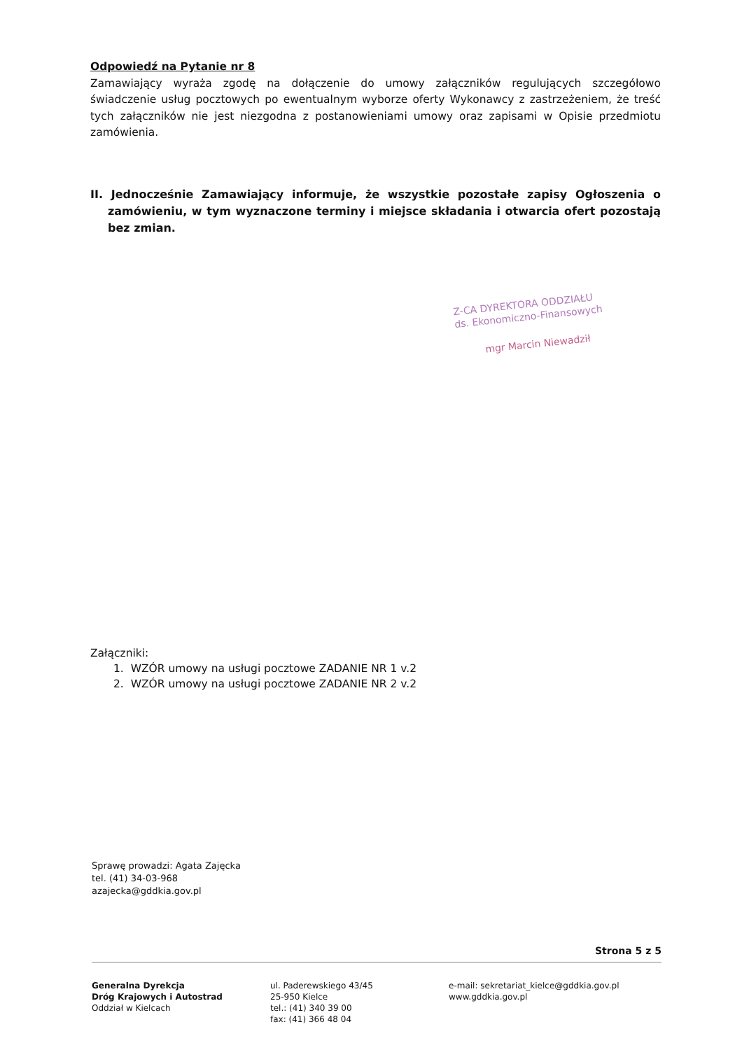Odpowiedź na Pytanie nr 8
Zamawiający wyraża zgodę na dołączenie do umowy załączników regulujących szczegółowo świadczenie usług pocztowych po ewentualnym wyborze oferty Wykonawcy z zastrzeżeniem, że treść tych załączników nie jest niezgodna z postanowieniami umowy oraz zapisami w Opisie przedmiotu zamówienia.
II. Jednocześnie Zamawiający informuje, że wszystkie pozostałe zapisy Ogłoszenia o zamówieniu, w tym wyznaczone terminy i miejsce składania i otwarcia ofert pozostają bez zmian.
Z-CA DYREKTORA ODDZIAŁU
ds. Ekonomiczno-Finansowych
mgr Marcin Niewadził
Załączniki:
1. WZÓR umowy na usługi pocztowe ZADANIE NR 1 v.2
2. WZÓR umowy na usługi pocztowe ZADANIE NR 2 v.2
Sprawę prowadzi: Agata Zajęcka
tel. (41) 34-03-968
azajecka@gddkia.gov.pl
Strona 5 z 5
Generalna Dyrekcja
Dróg Krajowych i Autostrad
Oddział w Kielcach
ul. Paderewskiego 43/45
25-950 Kielce
tel.: (41) 340 39 00
fax: (41) 366 48 04
e-mail: sekretariat_kielce@gddkia.gov.pl
www.gddkia.gov.pl